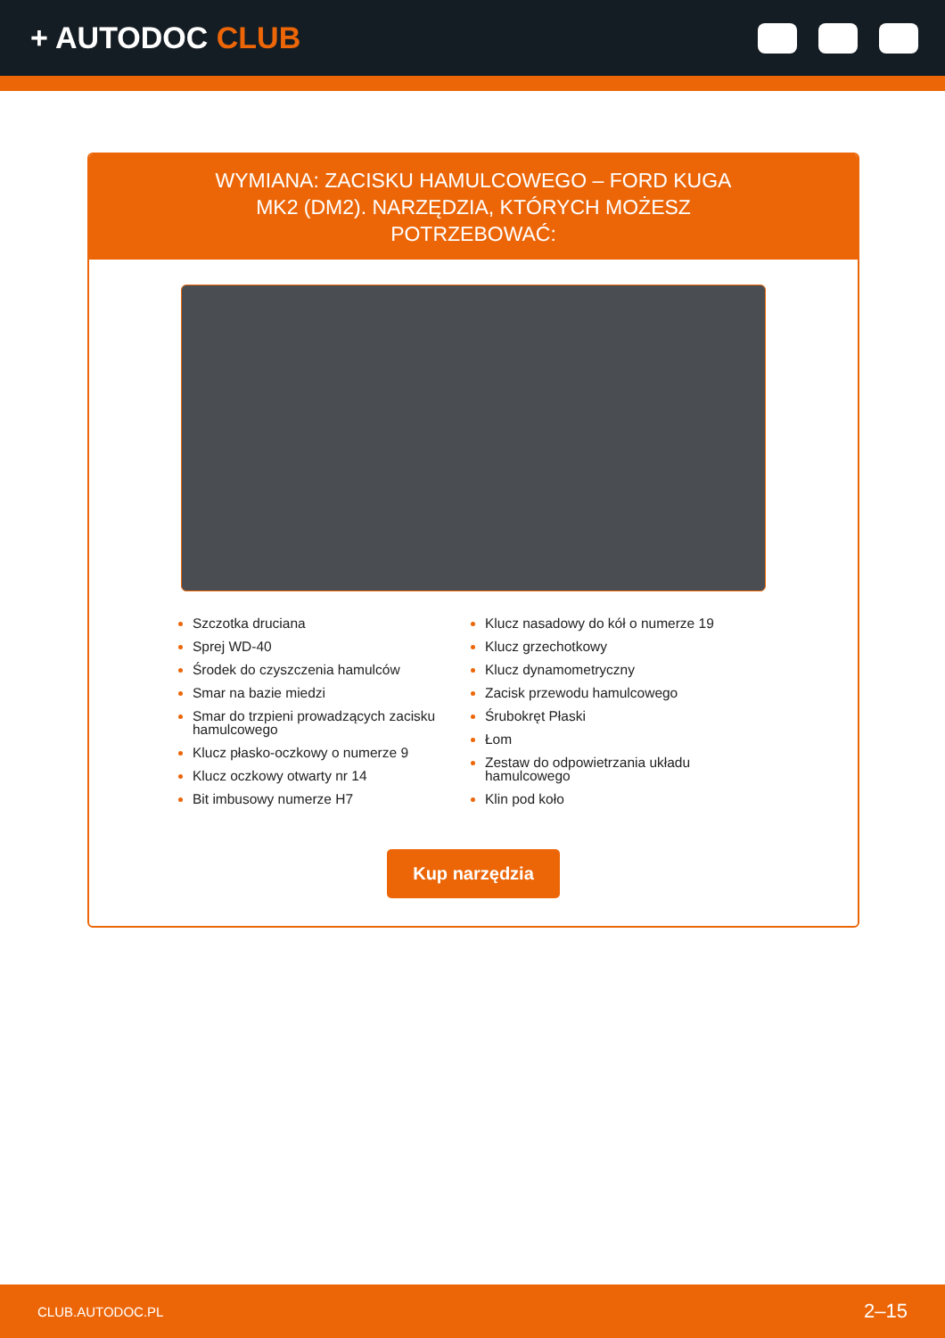+ AUTODOC CLUB
WYMIANA: ZACISKU HAMULCOWEGO – FORD KUGA MK2 (DM2). NARZĘDZIA, KTÓRYCH MOŻESZ POTRZEBOWAĆ:
Szczotka druciana
Sprej WD-40
Środek do czyszczenia hamulców
Smar na bazie miedzi
Smar do trzpieni prowadzących zacisku hamulcowego
Klucz płasko-oczkowy o numerze 9
Klucz oczkowy otwarty nr 14
Bit imbusowy numerze H7
Klucz nasadowy do kół o numerze 19
Klucz grzechotkowy
Klucz dynamometryczny
Zacisk przewodu hamulcowego
Śrubokręt Płaski
Łom
Zestaw do odpowietrzania układu hamulcowego
Klin pod koło
Kup narzędzia
CLUB.AUTODOC.PL 2–15